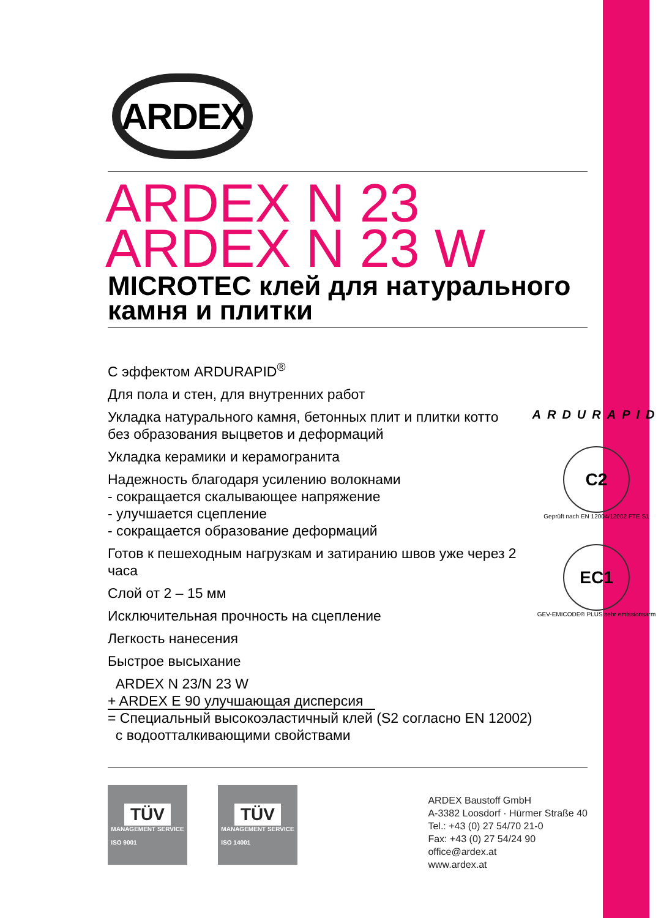ARDEX
ARDEX N 23
ARDEX N 23 W
MICROTEC клей для натурального камня и плитки
С эффектом ARDURAPID<sup>®</sup>
Для пола и стен, для внутренних работ
Укладка натурального камня, бетонных плит и плитки котто
без образования выцветов и деформаций
Укладка керамики и керамогранита
Надежность благодаря усилению волокнами
- сокращается скалывающее напряжение
- улучшается сцепление
- сокращается образование деформаций
Готов к пешеходным нагрузкам и затиранию швов уже через 2 часа
Слой от 2 – 15 мм
Исключительная прочность на сцепление
Легкость нанесения
Быстрое высыхание
ARDEX N 23/N 23 W
+ ARDEX E 90 улучшающая дисперсия
= Специальный высокоэластичный клей (S2 согласно EN 12002)
с водоотталкивающими свойствами
ARDURAPID
C2
Geprüft nach EN 12004/12002 FTE S1
EC1
GEV-EMICODE® PLUS sehr emissionsarm
TÜV
MANAGEMENT SERVICE
ISO 9001
TÜV
MANAGEMENT SERVICE
ISO 14001
ARDEX Baustoff GmbH
A-3382 Loosdorf · Hürmer Straße 40
Tel.: +43 (0) 27 54/70 21-0
Fax: +43 (0) 27 54/24 90
office@ardex.at
www.ardex.at